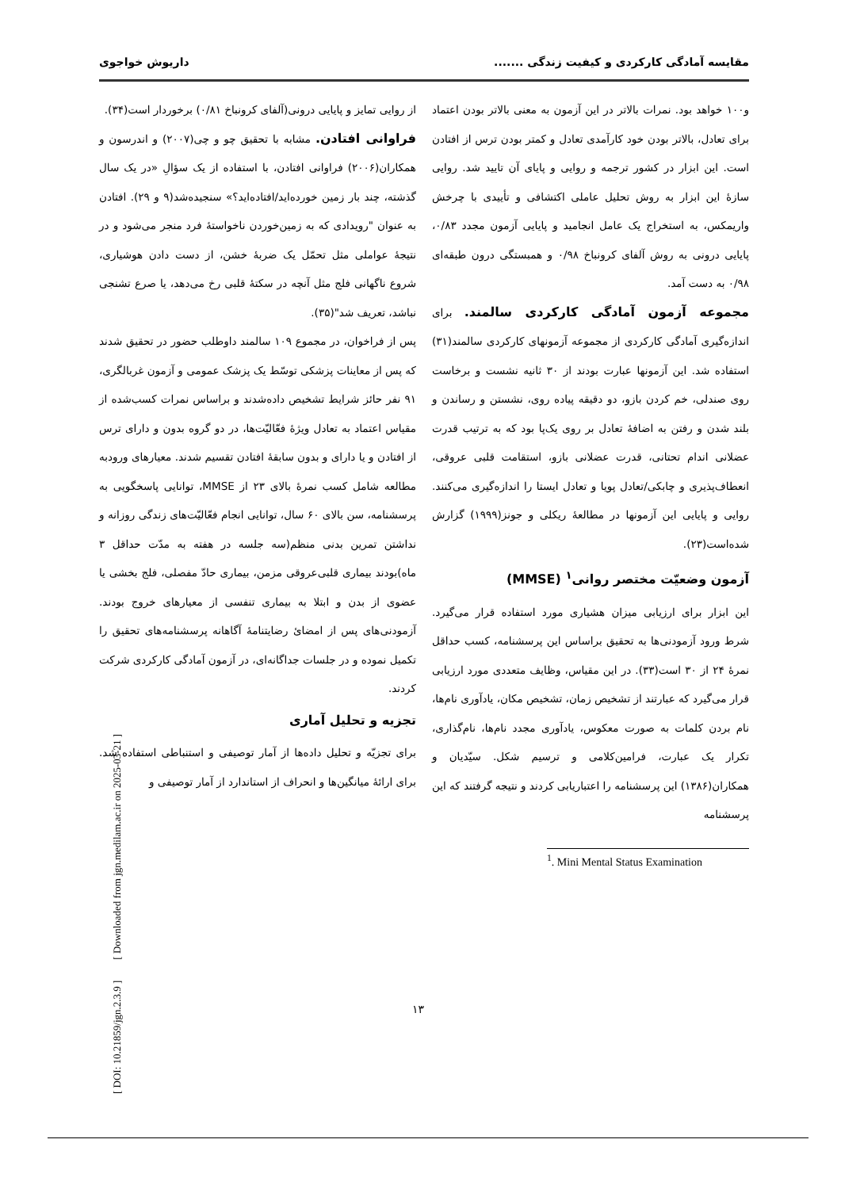مقایسه آمادگی کارکردی و کیفیت زندگی ....... داریوش خواجوی
و۱۰۰ خواهد بود. نمرات بالاتر در این آزمون به معنی بالاتر بودن اعتماد برای تعادل، بالاتر بودن خود کارآمدی تعادل و کمتر بودن ترس از افتادن است. این ابزار در کشور ترجمه و روایی و پایای آن تایید شد. روایی سازهٔ این ابزار به روش تحلیل عاملی اکتشافی و تأییدی با چرخش واریمکس، به استخراج یک عامل انجامید و پایایی آزمون مجدد ۰/۸۳، پایایی درونی به روش آلفای کرونباخ ۰/۹۸ و همبستگی درون طبقه‌ای ۰/۹۸ به دست آمد.
مجموعه آزمون آمادگی کارکردی سالمند. برای اندازه‌گیری آمادگی کارکردی از مجموعه آزمونهای کارکردی سالمند(۳۱) استفاده شد. این آزمونها عبارت بودند از ۳۰ ثانیه نشست و برخاست روی صندلی، خم کردن بازو، دو دقیقه پیاده روی، نشستن و رساندن و بلند شدن و رفتن به اضافهٔ تعادل بر روی یک‌پا بود که به ترتیب قدرت عضلانی اندام تحتانی، قدرت عضلانی بازو، استقامت قلبی عروقی، انعطاف‌پذیری و چابکی/تعادل پویا و تعادل ایستا را اندازه‌گیری می‌کنند. روایی و پایایی این آزمونها در مطالعهٔ ریکلی و جونز(۱۹۹۹) گزارش شده‌است(۲۳).
آزمون وضعیّت مختصر روانی<sup>۱</sup> (MMSE)
این ابزار برای ارزیابی میزان هشیاری مورد استفاده قرار می‌گیرد. شرط ورود آزمودنی‌ها به تحقیق براساس این پرسشنامه، کسب حداقل نمرهٔ ۲۴ از ۳۰ است(۳۳). در این مقیاس، وظایف متعددی مورد ارزیابی قرار می‌گیرد که عبارتند از تشخیص زمان، تشخیص مکان، یادآوری نام‌ها، نام بردن کلمات به صورت معکوس، یادآوری مجدد نام‌ها، نام‌گذاری، تکرار یک عبارت، فرامین‌کلامی و ترسیم شکل. سیّدیان و همکاران(۱۳۸۶) این پرسشنامه را اعتباریابی کردند و نتیجه گرفتند که این پرسشنامه
<sup>1</sup>. Mini Mental Status Examination
از روایی تمایز و پایایی درونی(آلفای کرونباخ ۰/۸۱) برخوردار است(۳۴).
فراوانی افتادن. مشابه با تحقیق چو و چی(۲۰۰۷) و اندرسون و همکاران(۲۰۰۶) فراوانی افتادن، با استفاده از یک سؤالِ «در یک سال گذشته، چند بار زمین خورده‌اید/افتاده‌اید؟» سنجیده‌شد(۹ و ۲۹). افتادن به عنوان "رویدادی که به زمین‌خوردن ناخواستهٔ فرد منجر می‌شود و در نتیجهٔ عواملی مثل تحمّل یک ضربهٔ خشن، از دست دادن هوشیاری، شروع ناگهانی فلج مثل آنچه در سکتهٔ قلبی رخ می‌دهد، یا صرع تشنجی نباشد، تعریف شد"(۳۵).
پس از فراخوان، در مجموع ۱۰۹ سالمند داوطلب حضور در تحقیق شدند که پس از معاینات پزشکی توسّط یک پزشک عمومی و آزمون غربالگری، ۹۱ نفر حائز شرایط تشخیص داده‌شدند و براساس نمرات کسب‌شده از مقیاس اعتماد به تعادل ویژهٔ فعّالیّت‌ها، در دو گروه بدون و دارای ترس از افتادن و یا دارای و بدون سابقهٔ افتادن تقسیم شدند. معیارهای ورودبه مطالعه شامل کسب نمرهٔ بالای ۲۳ از MMSE، توانایی پاسخگویی به پرسشنامه، سن بالای ۶۰ سال، توانایی انجام فعّالیّت‌های زندگی روزانه و نداشتن تمرین بدنی منظم(سه جلسه در هفته به مدّت حداقل ۳ ماه)بودند بیماری قلبی‌عروقی مزمن، بیماری حادّ مفصلی، فلج بخشی یا عضوی از بدن و ابتلا به بیماری تنفسی از معیارهای خروج بودند. آزمودنی‌های پس از امضائ رضایتنامهٔ آگاهانه پرسشنامه‌های تحقیق را تکمیل نموده و در جلسات جداگانه‌ای، در آزمون آمادگی کارکردی شرکت کردند.
تجزیه و تحلیل آماری
برای تجزیّه و تحلیل داده‌ها از آمار توصیفی و استنباطی استفاده شد. برای ارائهٔ میانگین‌ها و انحراف از استاندارد از آمار توصیفی و
۱۳
[ DOI: 10.21859/jgn.2.3.9 ] [ Downloaded from jgn.medilam.ac.ir on 2025-03-21 ]